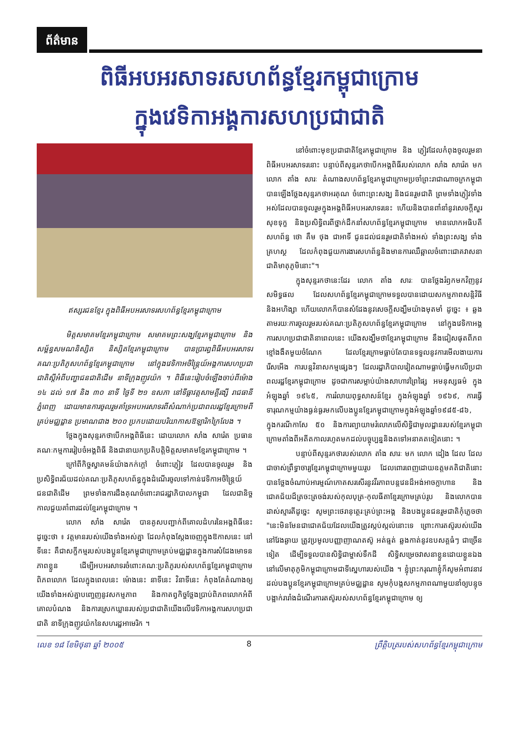ព័ត៌មាន
ពិធីអបអរសាទរសហព័ន្ធខ្មែរកម្ពុជាក្រោម
ក្នុងវេទិកាអង្គការសហប្រជាជាតិ
ឥស្សរជនខ្មែរ ក្នុងពិធីអបអរសាទរសហព័ន្ធខ្មែរកម្ពុជាក្រោម
មិត្តសមាគមខ្មែរកម្ពុជាក្រោម សមាគមព្រះសង្ឃខ្មែរកម្ពុជាក្រោម និងសម្ព័ន្ធសមណនិស្សិត និស្សិតខ្មែរកម្ពុជាក្រោម បានប្រារព្ធពិធីអបអរសាទរគណៈប្រតិភូសហព័ន្ធខ្មែរកម្ពុជាក្រោម នៅក្នុងវេទិកាអចិន្ត្រៃយ៍អង្គការសហប្រជាជាតិស្តីអំពីបញ្ហាជនជាតិដើម នាទីក្រុងញូវយ៉ក ។ ពិធីនេះរៀបចំឡើងចាប់ពីម៉ោង ១៤ ដល់ ១៧ និង ៣០ នាទី ថ្ងៃទី ២១ ឧសភា នៅទីធ្លាវត្តសាមគ្គីរង្សី រាជធានីភ្នំពេញ ដោយមានការចូលរួមគាំទ្រអបអរសាទរពីសំណាក់ប្រជាពលរដ្ឋខ្មែរក្រោមពីគ្រប់មជ្ឈដ្ឋាន ប្រមាណជាង ២០០ ប្រកបដោយបរិយាកាសឱឡារិកក្រៃលែង ។
ថ្លែងក្នុងសុន្ទរកថាបើកអង្គពិធីនេះ ដោយលោក សាំង សារ៉េត ប្រធានគណៈកម្មការរៀបចំអង្គពិធី និងជានាយកប្រតិបត្តិមិត្តសមាគមខ្មែរកម្ពុជាក្រោម ។
ក្រៅពីកិច្ចស្វាគមន៍យ៉ាងកក់ក្តៅ ចំពោះភ្ញៀវ ដែលបានចូលរួម និង ប្រសិទ្ធិពរជ័យដល់គណៈប្រតិភូសហព័ន្ធក្នុងដំណើរចូលទៅកាន់វេទិកាអចិន្ត្រៃយ៍ជនជាតិដើម ព្រមទាំងការដឹងគុណចំពោះរាជរដ្ឋាភិបាលកម្ពុជា ដែលជានិច្ចកាលជួយគាំពារដល់ខ្មែរកម្ពុជាក្រោម ។
លោក សាំង សារ៉េត បានគូសបញ្ជាក់ពីគោលដំហរនៃអង្គពិធីនេះដូច្នេះថា ៖ វត្តមានរបស់យើងទាំងអស់គ្នា ដែលកំពុងស្តែងចេញក្នុងឱកាសនេះ នៅទីនេះ គឺជាសក្ខីកម្មរបស់បងប្អូនខ្មែរកម្ពុជាក្រោមគ្រប់មជ្ឈដ្ឋានក្នុងការសំដែងមោទនភាពខ្លួន ដើម្បីអបអរសាទរចំពោះគណៈប្រតិភូរបស់សហព័ន្ធខ្មែរកម្ពុជាក្រោមពិភពលោក ដែលក្នុងពេលនេះ ម៉ោងនេះ នាទីនេះ វិនាទីនេះ កំពុងតែតំណាងឲ្យយើងទាំងអស់គ្នាបញ្ចេញនូវសកម្មភាព និងកាតព្វកិច្ចថ្លែងប្រាប់ពិភពលោកអំពីគោលបំណង និងការស្រេកឃ្លានរបស់ប្រជាជាតិយើងលើវេទិកាអង្គការសហប្រជាជាតិ នាទីក្រុងញូវយ៉កនៃសហរដ្ឋអាមេរិក ។
នៅចំពោះមុខប្រជាជាតិខ្មែរកម្ពុជាក្រោម និង ភ្ញៀវដែលកំពុងចូលរួមនាពិធីអបអរសាទរនោះ បន្ទាប់ពីសុន្ទរកថាបើកអង្គពិធីរបស់លោក សាំង សារ៉េត មក លោក តាំង សារៈ តំណាងសហព័ន្ធខ្មែរកម្ពុជាក្រោមប្រចាំព្រះរាជាណាចក្រកម្ពុជា បានឡើងថ្លែងសុន្ទរកថាអរគុណ ចំពោះព្រះសង្ឃ និងជនរួមជាតិ ព្រមទាំងភ្ញៀវទាំងអស់ដែលបានចូលរួមក្នុងអង្គពិធីអបអរសាទរនេះ ហើយនិងបានពាំនាំនូវសេចក្តីសួរសុខទុក្ខ និងប្រសិទ្ធិពរពីថ្នាក់ដឹកនាំសហព័ន្ធខ្មែរកម្ពុជាក្រោម មានលោកអធិបតីសហព័ន្ធ ថោ គឹម ថុង ជាអាទិ៍ ជូនដល់ជនរួមជាតិទាំងអស់ ទាំងព្រះសង្ឃ ទាំងគ្រហស្ថ ដែលកំពុងជួយការងារសហព័ន្ធនិងមានការឈឺឆ្អាលចំពោះជោគវាសនាជាតិមាតុភូមិនោះ"។
ក្នុងសុន្ទរកថានេះដែរ លោក តាំង សារៈ បានថ្លែងរំឭកមកវិញនូវសមិទ្ធផល ដែលសហព័ន្ធខ្មែរកម្ពុជាក្រោមទទួលបានដោយសកម្មភាពសន្តិវិធី និងអហិង្សា ហើយលោកក៏បានសំដែងនូវសេចក្តីសង្ឃឹមយ៉ាងមុតមាំ ដូច្នេះ ៖ ឆ្លងតាមរយៈការចូលរួមរបស់គណៈប្រតិភូសហព័ន្ធខ្មែរកម្ពុជាក្រោម នៅក្នុងវេទិកាអង្គការសហប្រជាជាតិនាពេលនេះ យើងសង្ឃឹមថាខ្មែរកម្ពុជាក្រោម នឹងជៀសផុតពីភពខ្មៅងងឹតមួយចំណែក ដែលខ្មែរក្រោមធ្លាប់តែបានទទួលនូវការមើលងាយការរើសអើង ការបន្តវិនាសកម្មផ្សេងៗ ដែលរដ្ឋាភិបាលវៀតណាមធ្លាប់ធ្វើមកលើប្រជាពលរដ្ឋខ្មែរកម្ពុជាក្រោម ដូចជាការសម្លាប់យ៉ាងសាហាវព្រៃផ្សៃ អមនុស្សធម៌ ក្នុងអំឡុងឆ្នាំ ១៩៤៥, ការរំលាយពុទ្ធសាសន៍ខ្មែរ ក្នុងអំឡុងឆ្នាំ ១៩៦៩, ការធ្វើទារុណកម្មយ៉ាងធ្ងន់ធ្ងរមកលើបងប្អូនខ្មែរកម្ពុជាក្រោមក្នុងអំឡុងឆ្នាំ១៩៨៥-៨៦, ក្នុងករណីកាសែ ៥០ និងការព្យាយាមរំលោភលើសិទ្ធិជាមូលដ្ឋានរបស់ខ្មែរកម្ពុជាក្រោមតាំងពីអតីតកាលរហូតមកដល់បច្ចុប្បន្ននិងតទៅអនាគតទៀតនោះ ។
បន្ទាប់ពីសុន្ទរកថារបស់លោក តាំង សារៈ មក លោក ដៀង ដែល ដែលជាចាស់ព្រឹទ្ធាចារ្យខ្មែរកម្ពុជាក្រោមមួយរូប ដែលពោរពេញដោយឧត្តមគតិជាតិនោះ បានថ្លែងចំណាប់អារម្មណ៍កោតសរសើរនូវវីរភាពបន្តវេនដ៏អង់អាចក្លាហាន និងជោគជ័យដ៏ត្រចះត្រចង់របស់កុលបុត្រ-កុលធីតាខ្មែរក្រោមគ្រប់រូប និងលោកបានដាស់ស្មារតីដូច្នេះ សូមព្រះថេរានុត្ថេរៈគ្រប់ព្រះអង្គ និងបងប្អូនជនរួមជាតិកុំភ្លេចថា "នេះមិនមែនជាជោគជ័យដែលយើងត្រូវស្កប់ស្កល់នោះទេ ព្រោះការតស៊ូរបស់យើងនៅវែងឆ្ងាយ ត្រូវប្រមូលបញ្ញាញាណតស៊ូ អត់ធ្មត់ ឆ្លងកាត់នូវឧបសគ្គធំៗ ជាច្រើនទៀត ដើម្បីទទួលបានសិទ្ធិជាម្ចាស់ទឹកដី សិទ្ធិសម្រេចវាសនាខ្លួនដោយខ្លួនឯង នៅលើមាតុភូមិកម្ពុជាក្រោមជាទីស្នេហារបស់យើង ។ ខ្ញុំព្រះករុណាខ្ញុំក៏សូមអំពាវនាវដល់បងប្អូនខ្មែរកម្ពុជាក្រោមគ្រប់មជ្ឈដ្ឋាន សូមកុំបង្កសកម្មភាពណាមួយនាំឲ្យបន្ទុចបង្អាក់រារាំងដំណើរការតស៊ូរបស់សហព័ន្ធខ្មែរកម្ពុជាក្រោម ឲ្យ
លេខ ១៨ ខែមិថុនា ឆ្នាំ ២០០៥ 8 ព្រឹត្តិបត្ររបស់សហព័ន្ធខ្មែរកម្ពុជាក្រោម